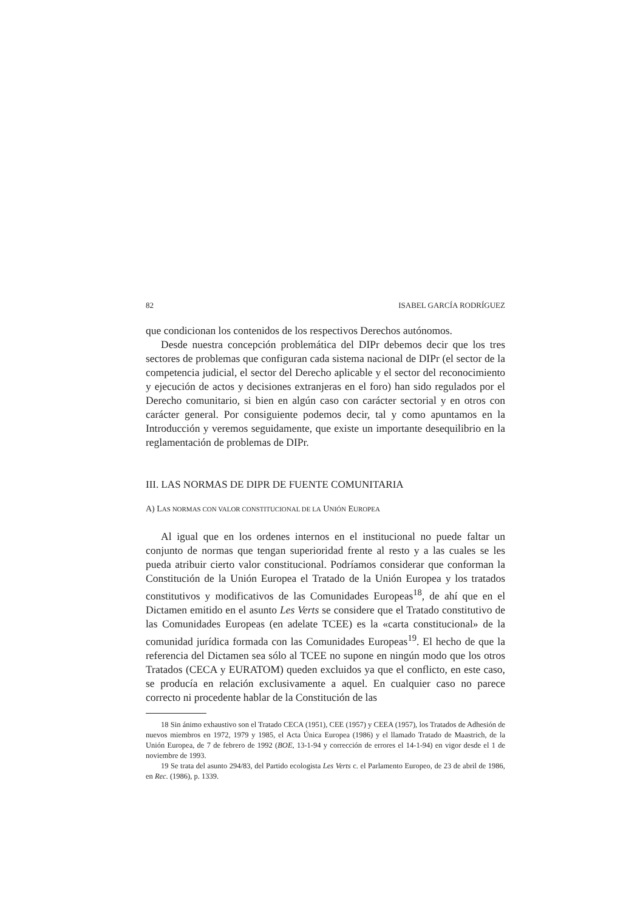82 ISABEL GARCÍA RODRÍGUEZ
que condicionan los contenidos de los respectivos Derechos autónomos.
Desde nuestra concepción problemática del DIPr debemos decir que los tres sectores de problemas que configuran cada sistema nacional de DIPr (el sector de la competencia judicial, el sector del Derecho aplicable y el sector del reconocimiento y ejecución de actos y decisiones extranjeras en el foro) han sido regulados por el Derecho comunitario, si bien en algún caso con carácter sectorial y en otros con carácter general. Por consiguiente podemos decir, tal y como apuntamos en la Introducción y veremos seguidamente, que existe un importante desequilibrio en la reglamentación de problemas de DIPr.
III. LAS NORMAS DE DIPR DE FUENTE COMUNITARIA
A) LAS NORMAS CON VALOR CONSTITUCIONAL DE LA UNIÓN EUROPEA
Al igual que en los ordenes internos en el institucional no puede faltar un conjunto de normas que tengan superioridad frente al resto y a las cuales se les pueda atribuir cierto valor constitucional. Podríamos considerar que conforman la Constitución de la Unión Europea el Tratado de la Unión Europea y los tratados constitutivos y modificativos de las Comunidades Europeas<sup>18</sup>, de ahí que en el Dictamen emitido en el asunto Les Verts se considere que el Tratado constitutivo de las Comunidades Europeas (en adelate TCEE) es la «carta constitucional» de la comunidad jurídica formada con las Comunidades Europeas<sup>19</sup>. El hecho de que la referencia del Dictamen sea sólo al TCEE no supone en ningún modo que los otros Tratados (CECA y EURATOM) queden excluidos ya que el conflicto, en este caso, se producía en relación exclusivamente a aquel. En cualquier caso no parece correcto ni procedente hablar de la Constitución de las
18 Sin ánimo exhaustivo son el Tratado CECA (1951), CEE (1957) y CEEA (1957), los Tratados de Adhesión de nuevos miembros en 1972, 1979 y 1985, el Acta Única Europea (1986) y el llamado Tratado de Maastrich, de la Unión Europea, de 7 de febrero de 1992 (BOE, 13-1-94 y corrección de errores el 14-1-94) en vigor desde el 1 de noviembre de 1993.
19 Se trata del asunto 294/83, del Partido ecologista Les Verts c. el Parlamento Europeo, de 23 de abril de 1986, en Rec. (1986), p. 1339.